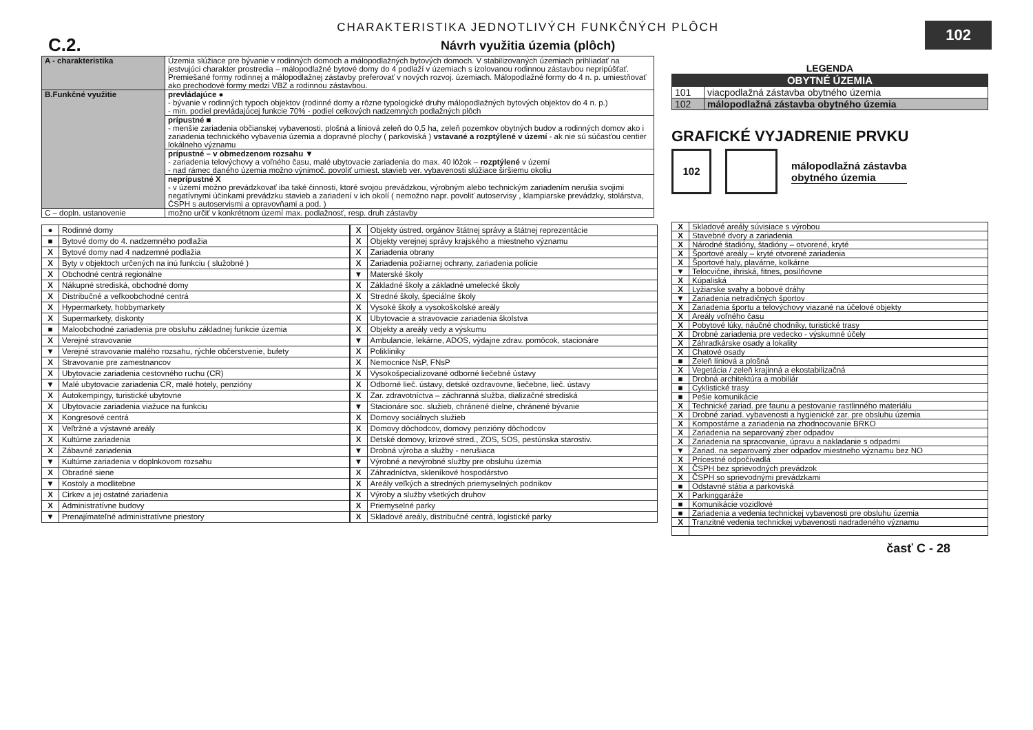C.2.
CHARAKTERISTIKA JEDNOTLIVÝCH FUNKČNÝCH PLÔCH
Návrh využitia územia (plôch)
102
| A - charakteristika | Územia slúžiace pre bývanie v rodinných domoch a málopodlažných bytových domoch. V stabilizovaných územiach prihliadať na jestvujúci charakter prostredia – málopodlažné bytové domy do 4 podlaží v územiach s izolovanou rodinnou zástavbou nepripúšťať. Premiešané formy rodinnej a málopodlažnej zástavby preferovať v nových rozvoj. územiach. Málopodlažné formy do 4 n. p. umiestňovať ako prechodové formy medzi VBZ a rodinnou zástavbou. |
| B.Funkčné využitie | prevládajúce ● - bývanie v rodinných typoch objektov (rodinné domy a rôzne typologické druhy málopodlažných bytových objektov do 4 n. p.) - min. podiel prevládajúcej funkcie 70% - podiel celkových nadzemných podlažných plôch |
| | prípustné ■ - menšie zariadenia občianskej vybavenosti, plošná a líniová zeleň do 0,5 ha, zeleň pozemkov obytných budov a rodinných domov ako i zariadenia technického vybavenia územia a dopravné plochy ( parkoviská ) vstavané a rozptýlené v území - ak nie sú súčasťou centier lokálneho významu |
| | prípustné – v obmedzenom rozsahu ▼ - zariadenia telovýchovy a voľného času, malé ubytovacie zariadenia do max. 40 lôžok – rozptýlené v území - nad rámec daného územia možno výnimoč. povoliť umiest. stavieb ver. vybavenosti slúžiace širšiemu okoliu |
| | neprípustné X - v území možno prevádzkovať iba také činnosti, ktoré svojou prevádzkou, výrobným alebo technickým zariadením nerušia svojimi negatívnymi účinkami prevádzku stavieb a zariadení v ich okolí ( nemožno napr. povoliť autoservisy , klampiarske prevádzky, stolárstva, ČSPH s autoservismi a opravovňami a pod. ) |
| C – dopln. ustanovenie | možno určiť v konkrétnom území max. podlažnosť, resp. druh zástavby |
| ● | Rodinné domy |
| ■ | Bytové domy do 4. nadzemného podlažia |
| X | Bytové domy nad 4 nadzemné podlažia |
| X | Byty v objektoch určených na inú funkciu ( služobné ) |
| X | Obchodné centrá regionálne |
| X | Nákupné strediská, obchodné domy |
| X | Distribučné a veľkoobchodné centrá |
| X | Hypermarkety, hobbymarkety |
| X | Supermarkety, diskonty |
| ■ | Maloobchodné zariadenia pre obsluhu základnej funkcie územia |
| X | Verejné stravovanie |
| ▼ | Verejné stravovanie malého rozsahu, rýchle občerstvenie, bufety |
| X | Stravovanie pre zamestnancov |
| X | Ubytovacie zariadenia cestovného ruchu (CR) |
| ▼ | Malé ubytovacie zariadenia CR, malé hotely, penzióny |
| X | Autokempingy, turistické ubytovne |
| X | Ubytovacie zariadenia viažuce na funkciu |
| X | Kongresové centrá |
| X | Veľtržné a výstavné areály |
| X | Kultúrne zariadenia |
| X | Zábavné zariadenia |
| ▼ | Kultúrne zariadenia v doplnkovom rozsahu |
| X | Obradné siene |
| ▼ | Kostoly a modlitebne |
| X | Cirkev a jej ostatné zariadenia |
| X | Administratívne budovy |
| ▼ | Prenajímateľné administratívne priestory |
| X | Objekty ústred. orgánov štátnej správy a štátnej reprezentácie |
| X | Objekty verejnej správy krajského a miestneho významu |
| X | Zariadenia obrany |
| X | Zariadenia požiarnej ochrany, zariadenia polície |
| ▼ | Materské školy |
| X | Základné školy a základné umelecké školy |
| X | Stredné školy, špeciálne školy |
| X | Vysoké školy a vysokoškolské areály |
| X | Ubytovacie a stravovacie zariadenia školstva |
| X | Objekty a areály vedy a výskumu |
| ▼ | Ambulancie, lekárne, ADOS, výdajne zdrav. pomôcok, stacionáre |
| X | Polikliniky |
| X | Nemocnice NsP, FNsP |
| X | Vysokošpecializované odborné liečebné ústavy |
| X | Odborné lieč. ústavy, detské ozdravovne, liečebne, lieč. ústavy |
| X | Zar. zdravotníctva – záchranná služba, dializačné strediská |
| ▼ | Stacionáre soc. služieb, chránené dielne, chránené bývanie |
| X | Domovy sociálnych služieb |
| X | Domovy dôchodcov, domovy penzióny dôchodcov |
| X | Detské domovy, krízové stred., ZOS, SOS, pestúnska starostiv. |
| ▼ | Drobná výroba a služby - nerušiaca |
| ▼ | Výrobné a nevýrobné služby pre obsluhu územia |
| X | Záhradníctva, skleníkové hospodárstvo |
| X | Areály veľkých a stredných priemyselných podnikov |
| X | Výroby a služby všetkých druhov |
| X | Priemyselné parky |
| X | Skladové areály, distribučné centrá, logistické parky |
LEGENDA
| OBYTNÉ ÚZEMIA | |
| --- | --- |
| 101 | viacpodlažná zástavba obytného územia |
| 102 | málopodlažná zástavba obytného územia |
GRAFICKÉ VYJADRENIE PRVKU
102
málopodlažná zástavba
obytného územia
| X | Skladové areály súvisiace s výrobou |
| X | Stavebné dvory a zariadenia |
| X | Národné štadióny, štadióny – otvorené, kryté |
| X | Športové areály – kryté otvorené zariadenia |
| X | Športové haly, plavárne, kolkárne |
| ▼ | Telocvične, ihriská, fitnes, posilňovne |
| X | Kúpaliská |
| X | Lyžiarske svahy a bobové dráhy |
| ▼ | Zariadenia netradičných športov |
| X | Zariadenia športu a telovýchovy viazané na účelové objekty |
| X | Areály voľného času |
| X | Pobytové lúky, náučné chodníky, turistické trasy |
| X | Drobné zariadenia pre vedecko - výskumné účely |
| X | Záhradkárske osady a lokality |
| X | Chatové osady |
| ■ | Zeleň líniová a plošná |
| X | Vegetácia / zeleň krajinná a ekostabilizačná |
| ■ | Drobná architektúra a mobiliár |
| ■ | Cyklistické trasy |
| ■ | Pešie komunikácie |
| X | Technické zariad. pre faunu a pestovanie rastlinného materiálu |
| X | Drobné zariad. vybavenosti a hygienické zar. pre obsluhu územia |
| X | Kompostárne a zariadenia na zhodnocovanie BRKO |
| X | Zariadenia na separovaný zber odpadov |
| X | Zariadenia na spracovanie, úpravu a nakladanie s odpadmi |
| ▼ | Zariad. na separovaný zber odpadov miestneho významu bez NO |
| X | Prícestné odpočívadlá |
| X | ČSPH bez sprievodných prevádzok |
| X | ČSPH so sprievodnými prevádzkami |
| ■ | Odstavné státia a parkoviská |
| X | Parkinggaráže |
| ■ | Komunikácie vozidlové |
| ■ | Zariadenia a vedenia technickej vybavenosti pre obsluhu územia |
| X | Tranzitné vedenia technickej vybavenosti nadradeného významu |
časť C - 28